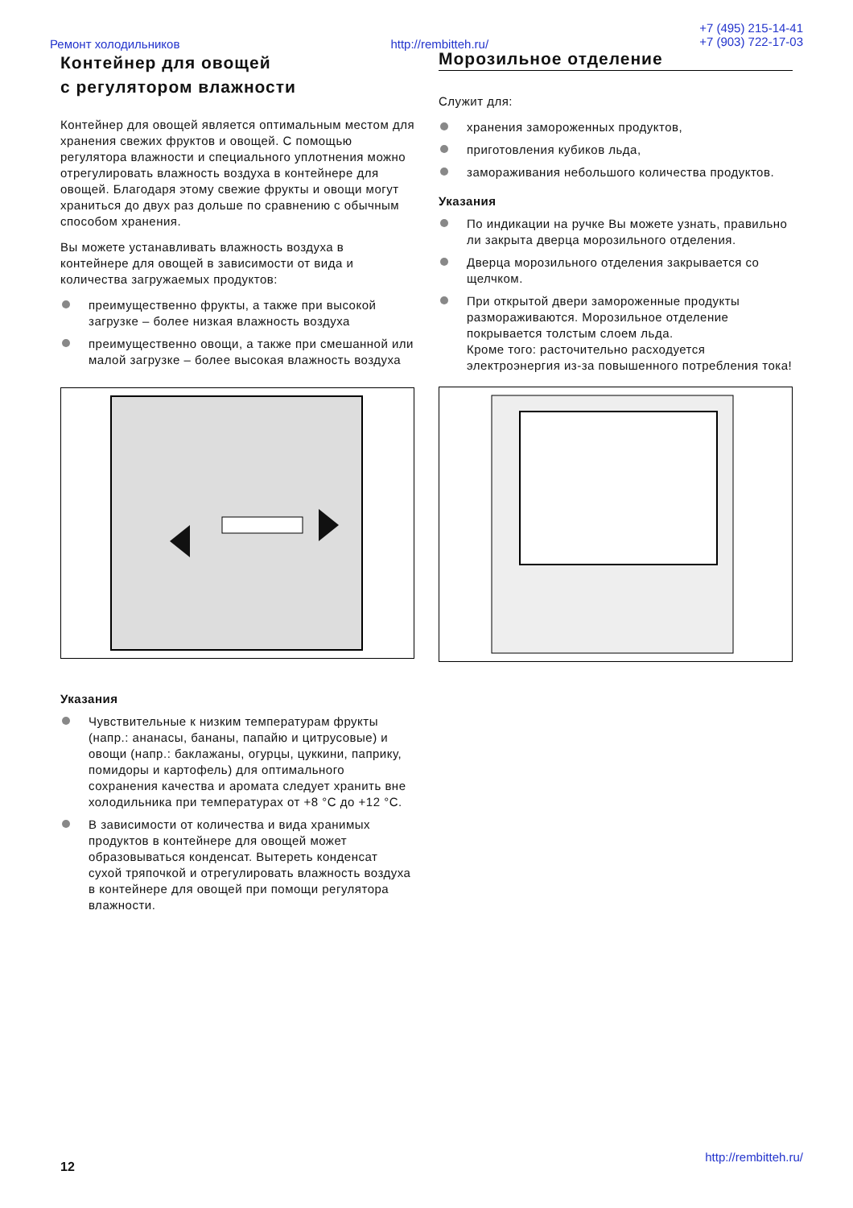Ремонт холодильников http://rembitteh.ru/
+7 (495) 215-14-41
+7 (903) 722-17-03
Контейнер для овощей
с регулятором влажности
Контейнер для овощей является оптимальным местом для хранения свежих фруктов и овощей. С помощью регулятора влажности и специального уплотнения можно отрегулировать влажность воздуха в контейнере для овощей. Благодаря этому свежие фрукты и овощи могут храниться до двух раз дольше по сравнению с обычным способом хранения.
Вы можете устанавливать влажность воздуха в контейнере для овощей в зависимости от вида и количества загружаемых продуктов:
преимущественно фрукты, а также при высокой загрузке – более низкая влажность воздуха
преимущественно овощи, а также при смешанной или малой загрузке – более высокая влажность воздуха
Указания
Чувствительные к низким температурам фрукты (напр.: ананасы, бананы, папайю и цитрусовые) и овощи (напр.: баклажаны, огурцы, цуккини, паприку, помидоры и картофель) для оптимального сохранения качества и аромата следует хранить вне холодильника при температурах от +8 °C до +12 °C.
В зависимости от количества и вида хранимых продуктов в контейнере для овощей может образовываться конденсат. Вытереть конденсат сухой тряпочкой и отрегулировать влажность воздуха в контейнере для овощей при помощи регулятора влажности.
Морозильное отделение
Служит для:
хранения замороженных продуктов,
приготовления кубиков льда,
замораживания небольшого количества продуктов.
Указания
По индикации на ручке Вы можете узнать, правильно ли закрыта дверца морозильного отделения.
Дверца морозильного отделения закрывается со щелчком.
При открытой двери замороженные продукты размораживаются. Морозильное отделение покрывается толстым слоем льда.
Кроме того: расточительно расходуется электроэнергия из-за повышенного потребления тока!
http://rembitteh.ru/
12